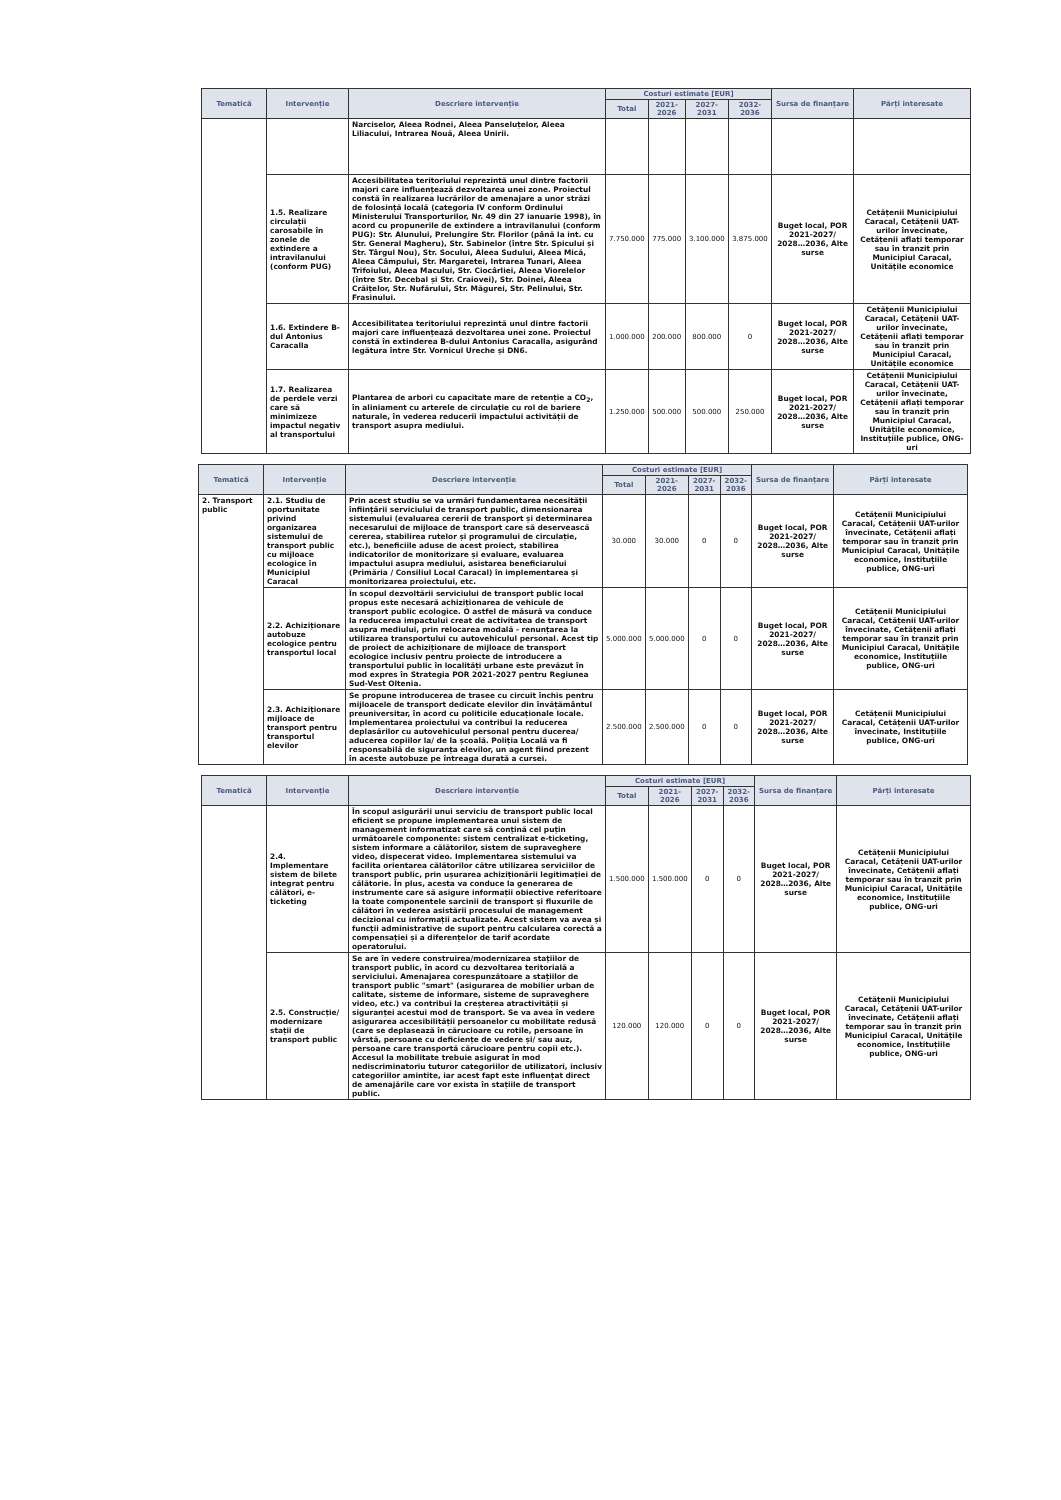| Tematică | Intervenție | Descriere intervenție | Costuri estimate [EUR] | | | | Sursa de finanțare | Părți interesate |
| --- | --- | --- | --- | --- | --- | --- | --- | --- |
| | | | Total | 2021-2026 | 2027-2031 | 2032-2036 | | |
| | | Narciselor, Aleea Rodnei, Aleea Panseluțelor, Aleea Liliacului, Intrarea Nouă, Aleea Unirii. | | | | | | |
| | 1.5. Realizare circulații carosabile în zonele de extindere a intravilanului (conform PUG) | Accesibilitatea teritoriului reprezintă unul dintre factorii majori care influențează dezvoltarea unei zone. Proiectul constă în realizarea lucrărilor de amenajare a unor străzi de folosință locală (categoria IV conform Ordinului Ministerului Transporturilor, Nr. 49 din 27 ianuarie 1998), în acord cu propunerile de extindere a intravilanului (conform PUG): Str. Alunului, Prelungire Str. Florilor (până la int. cu Str. General Magheru), Str. Sabinelor (între Str. Spicului și Str. Târgul Nou), Str. Socului, Aleea Sudului, Aleea Mică, Aleea Câmpului, Str. Margaretei, Intrarea Tunari, Aleea Trifoiului, Aleea Macului, Str. Ciocârliei, Aleea Viorelelor (între Str. Decebal și Str. Craiovei), Str. Doinei, Aleea Crăițelor, Str. Nufărului, Str. Măgurei, Str. Pelinului, Str. Frasinului. | 7.750.000 | 775.000 | 3.100.000 | 3.875.000 | Buget local, POR 2021-2027/ 2028…2036, Alte surse | Cetățenii Municipiului Caracal, Cetățenii UAT-urilor învecinate, Cetățenii aflați temporar sau în tranzit prin Municipiul Caracal, Unitățile economice |
| | 1.6. Extindere B-dul Antonius Caracalla | Accesibilitatea teritoriului reprezintă unul dintre factorii majori care influențează dezvoltarea unei zone. Proiectul constă în extinderea B-dului Antonius Caracalla, asigurând legătura între Str. Vornicul Ureche și DN6. | 1.000.000 | 200.000 | 800.000 | 0 | Buget local, POR 2021-2027/ 2028…2036, Alte surse | Cetățenii Municipiului Caracal, Cetățenii UAT-urilor învecinate, Cetățenii aflați temporar sau în tranzit prin Municipiul Caracal, Unitățile economice |
| | 1.7. Realizarea de perdele verzi care să minimizeze impactul negativ al transportului | Plantarea de arbori cu capacitate mare de retenție a CO<sub>2</sub>, în aliniament cu arterele de circulație cu rol de bariere naturale, în vederea reducerii impactului activității de transport asupra mediului. | 1.250.000 | 500.000 | 500.000 | 250.000 | Buget local, POR 2021-2027/ 2028…2036, Alte surse | Cetățenii Municipiului Caracal, Cetățenii UAT-urilor învecinate, Cetățenii aflați temporar sau în tranzit prin Municipiul Caracal, Unitățile economice, Instituțiile publice, ONG-uri |
| Tematică | Intervenție | Descriere intervenție | Costuri estimate [EUR] | | | | Sursa de finanțare | Părți interesate |
| --- | --- | --- | --- | --- | --- | --- | --- | --- |
| | | | Total | 2021-2026 | 2027-2031 | 2032-2036 | | |
| 2. Transport public | 2.1. Studiu de oportunitate privind organizarea sistemului de transport public cu mijloace ecologice în Municipiul Caracal | Prin acest studiu se va urmări fundamentarea necesității înființării serviciului de transport public, dimensionarea sistemului (evaluarea cererii de transport și determinarea necesarului de mijloace de transport care să deservească cererea, stabilirea rutelor și programului de circulație, etc.), beneficiile aduse de acest proiect, stabilirea indicatorilor de monitorizare și evaluare, evaluarea impactului asupra mediului, asistarea beneficiarului (Primăria / Consiliul Local Caracal) în implementarea și monitorizarea proiectului, etc. | 30.000 | 30.000 | 0 | 0 | Buget local, POR 2021-2027/ 2028…2036, Alte surse | Cetățenii Municipiului Caracal, Cetățenii UAT-urilor învecinate, Cetățenii aflați temporar sau în tranzit prin Municipiul Caracal, Unitățile economice, Instituțiile publice, ONG-uri |
| | 2.2. Achiziționare autobuze ecologice pentru transportul local | În scopul dezvoltării serviciului de transport public local propus este necesară achiziționarea de vehicule de transport public ecologice. O astfel de măsură va conduce la reducerea impactului creat de activitatea de transport asupra mediului, prin relocarea modală - renunțarea la utilizarea transportului cu autovehiculul personal. Acest tip de proiect de achiziționare de mijloace de transport ecologice inclusiv pentru proiecte de introducere a transportului public în localități urbane este prevăzut în mod expres în Strategia POR 2021-2027 pentru Regiunea Sud-Vest Oltenia. | 5.000.000 | 5.000.000 | 0 | 0 | Buget local, POR 2021-2027/ 2028…2036, Alte surse | Cetățenii Municipiului Caracal, Cetățenii UAT-urilor învecinate, Cetățenii aflați temporar sau în tranzit prin Municipiul Caracal, Unitățile economice, Instituțiile publice, ONG-uri |
| | 2.3. Achiziționare mijloace de transport pentru transportul elevilor | Se propune introducerea de trasee cu circuit închis pentru mijloacele de transport dedicate elevilor din învățământul preuniversitar, în acord cu politicile educaționale locale. Implementarea proiectului va contribui la reducerea deplasărilor cu autovehiculul personal pentru ducerea/ aducerea copiilor la/ de la școală. Poliția Locală va fi responsabilă de siguranța elevilor, un agent fiind prezent în aceste autobuze pe întreaga durată a cursei. | 2.500.000 | 2.500.000 | 0 | 0 | Buget local, POR 2021-2027/ 2028…2036, Alte surse | Cetățenii Municipiului Caracal, Cetățenii UAT-urilor învecinate, Instituțiile publice, ONG-uri |
| Tematică | Intervenție | Descriere intervenție | Costuri estimate [EUR] | | | | Sursa de finanțare | Părți interesate |
| --- | --- | --- | --- | --- | --- | --- | --- | --- |
| | | | Total | 2021-2026 | 2027-2031 | 2032-2036 | | |
| | 2.4. Implementare sistem de bilete integrat pentru călători, e-ticketing | În scopul asigurării unui serviciu de transport public local eficient se propune implementarea unui sistem de management informatizat care să conțină cel puțin următoarele componente: sistem centralizat e-ticketing, sistem informare a călătorilor, sistem de supraveghere video, dispecerat video. Implementarea sistemului va facilita orientarea călătorilor către utilizarea serviciilor de transport public, prin ușurarea achiziționării legitimației de călătorie. În plus, acesta va conduce la generarea de instrumente care să asigure informații obiective referitoare la toate componentele sarcinii de transport și fluxurile de călători în vederea asistării procesului de management decizional cu informații actualizate. Acest sistem va avea și funcții administrative de suport pentru calcularea corectă a compensației și a diferențelor de tarif acordate operatorului. | 1.500.000 | 1.500.000 | 0 | 0 | Buget local, POR 2021-2027/ 2028…2036, Alte surse | Cetățenii Municipiului Caracal, Cetățenii UAT-urilor învecinate, Cetățenii aflați temporar sau în tranzit prin Municipiul Caracal, Unitățile economice, Instituțiile publice, ONG-uri |
| | 2.5. Construcție/ modernizare stații de transport public | Se are în vedere construirea/modernizarea stațiilor de transport public, în acord cu dezvoltarea teritorială a serviciului. Amenajarea corespunzătoare a stațiilor de transport public "smart" (asigurarea de mobilier urban de calitate, sisteme de informare, sisteme de supraveghere video, etc.) va contribui la creșterea atractivității și siguranței acestui mod de transport. Se va avea în vedere asigurarea accesibilității persoanelor cu mobilitate redusă (care se deplasează în cărucioare cu rotile, persoane în vârstă, persoane cu deficiențe de vedere și/ sau auz, persoane care transportă cărucioare pentru copii etc.). Accesul la mobilitate trebuie asigurat în mod nediscriminatoriu tuturor categoriilor de utilizatori, inclusiv categoriilor amintite, iar acest fapt este influențat direct de amenajările care vor exista în stațiile de transport public. | 120.000 | 120.000 | 0 | 0 | Buget local, POR 2021-2027/ 2028…2036, Alte surse | Cetățenii Municipiului Caracal, Cetățenii UAT-urilor învecinate, Cetățenii aflați temporar sau în tranzit prin Municipiul Caracal, Unitățile economice, Instituțiile publice, ONG-uri |